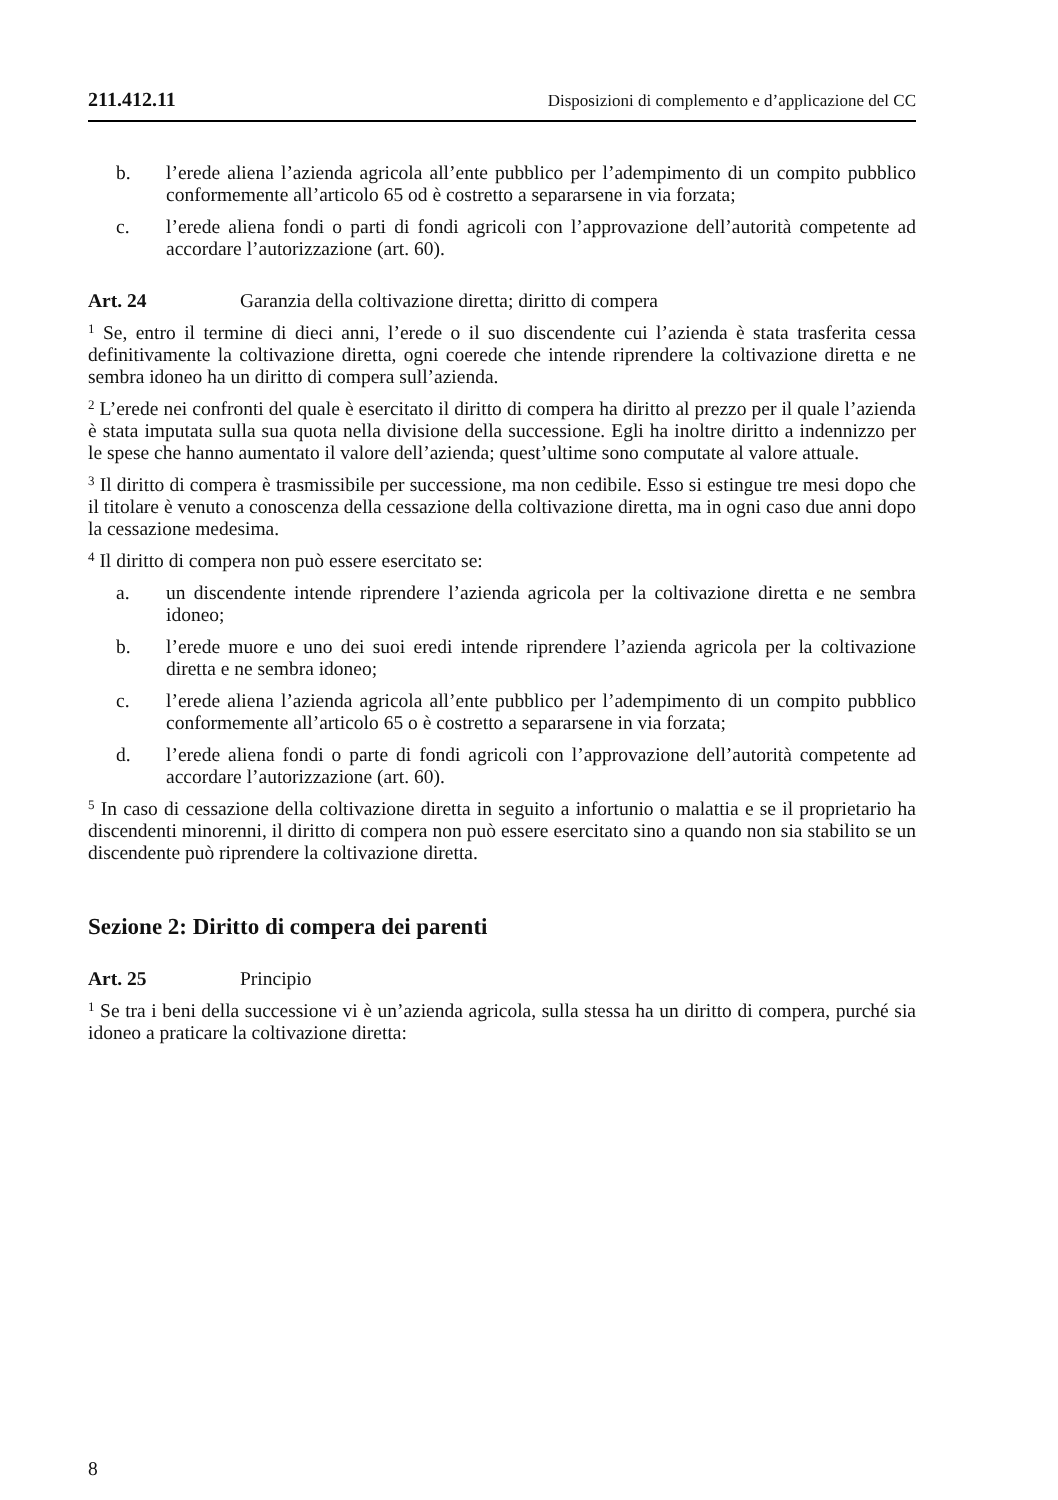211.412.11 Disposizioni di complemento e d’applicazione del CC
b. l’erede aliena l’azienda agricola all’ente pubblico per l’adempimento di un compito pubblico conformemente all’articolo 65 od è costretto a separarsene in via forzata;
c. l’erede aliena fondi o parti di fondi agricoli con l’approvazione dell’autorità competente ad accordare l’autorizzazione (art. 60).
Art. 24 Garanzia della coltivazione diretta; diritto di compera
<sup>1</sup> Se, entro il termine di dieci anni, l’erede o il suo discendente cui l’azienda è stata trasferita cessa definitivamente la coltivazione diretta, ogni coerede che intende riprendere la coltivazione diretta e ne sembra idoneo ha un diritto di compera sull’azienda.
<sup>2</sup> L’erede nei confronti del quale è esercitato il diritto di compera ha diritto al prezzo per il quale l’azienda è stata imputata sulla sua quota nella divisione della successione. Egli ha inoltre diritto a indennizzo per le spese che hanno aumentato il valore dell’azienda; quest’ultime sono computate al valore attuale.
<sup>3</sup> Il diritto di compera è trasmissibile per successione, ma non cedibile. Esso si estingue tre mesi dopo che il titolare è venuto a conoscenza della cessazione della coltivazione diretta, ma in ogni caso due anni dopo la cessazione medesima.
<sup>4</sup> Il diritto di compera non può essere esercitato se:
a. un discendente intende riprendere l’azienda agricola per la coltivazione diretta e ne sembra idoneo;
b. l’erede muore e uno dei suoi eredi intende riprendere l’azienda agricola per la coltivazione diretta e ne sembra idoneo;
c. l’erede aliena l’azienda agricola all’ente pubblico per l’adempimento di un compito pubblico conformemente all’articolo 65 o è costretto a separarsene in via forzata;
d. l’erede aliena fondi o parte di fondi agricoli con l’approvazione dell’autorità competente ad accordare l’autorizzazione (art. 60).
<sup>5</sup> In caso di cessazione della coltivazione diretta in seguito a infortunio o malattia e se il proprietario ha discendenti minorenni, il diritto di compera non può essere esercitato sino a quando non sia stabilito se un discendente può riprendere la coltivazione diretta.
Sezione 2: Diritto di compera dei parenti
Art. 25 Principio
<sup>1</sup> Se tra i beni della successione vi è un’azienda agricola, sulla stessa ha un diritto di compera, purché sia idoneo a praticare la coltivazione diretta:
8